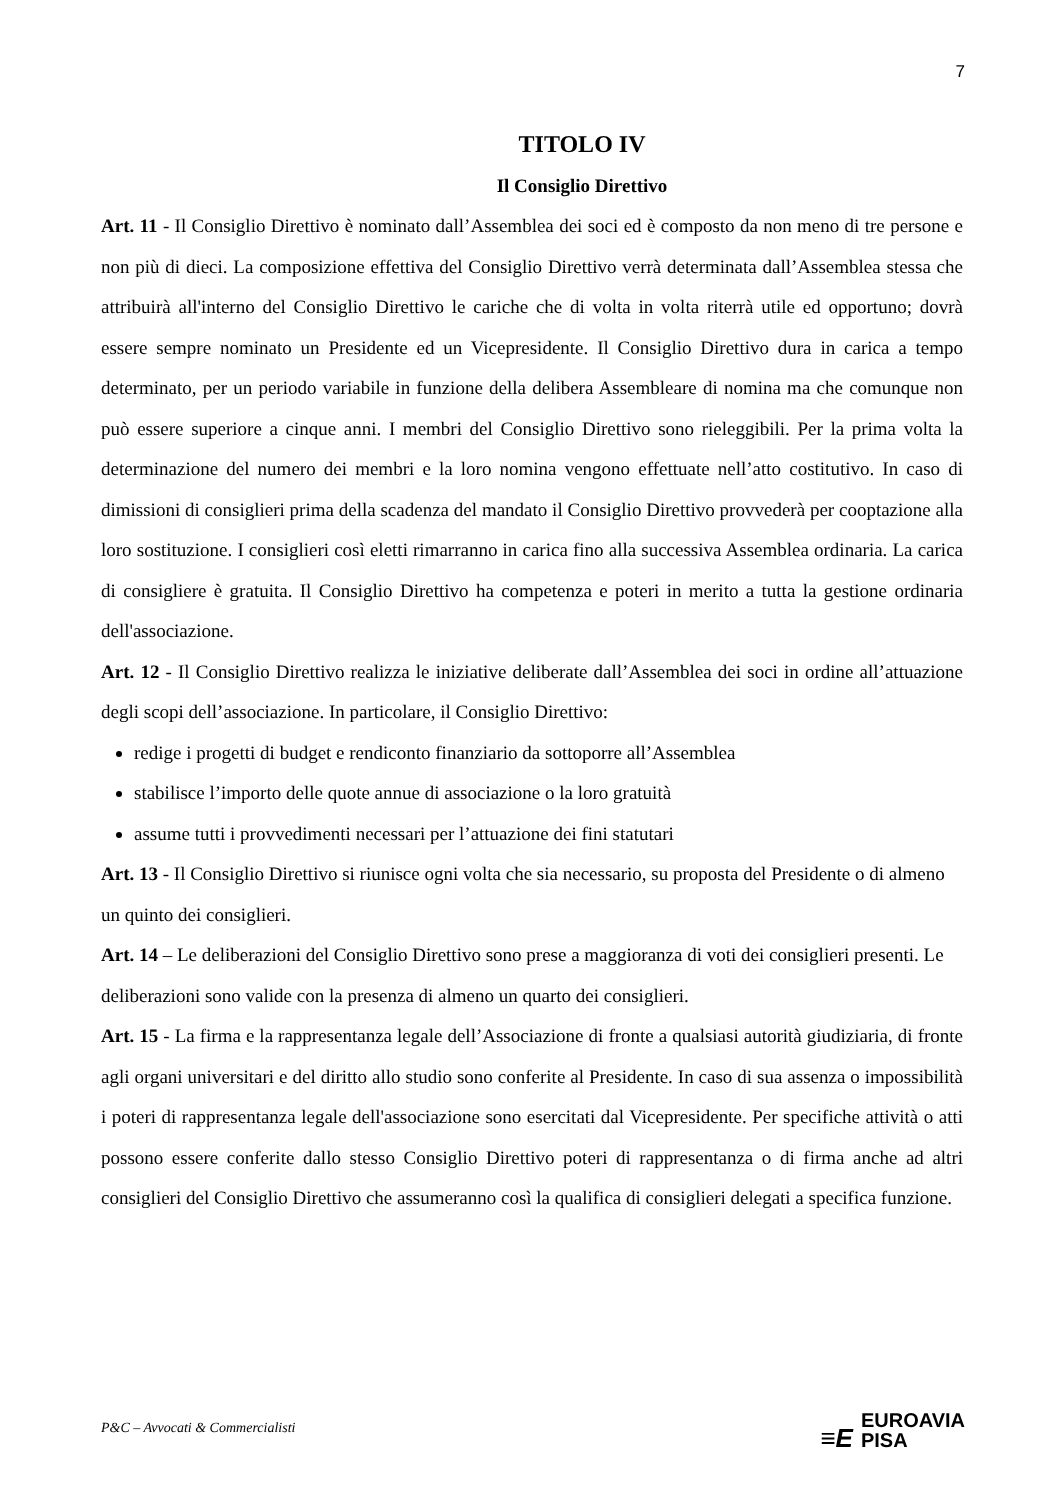7
TITOLO IV
Il Consiglio Direttivo
Art. 11 - Il Consiglio Direttivo è nominato dall’Assemblea dei soci ed è composto da non meno di tre persone e non più di dieci. La composizione effettiva del Consiglio Direttivo verrà determinata dall’Assemblea stessa che attribuirà all'interno del Consiglio Direttivo le cariche che di volta in volta riterrà utile ed opportuno; dovrà essere sempre nominato un Presidente ed un Vicepresidente. Il Consiglio Direttivo dura in carica a tempo determinato, per un periodo variabile in funzione della delibera Assembleare di nomina ma che comunque non può essere superiore a cinque anni. I membri del Consiglio Direttivo sono rieleggibili. Per la prima volta la determinazione del numero dei membri e la loro nomina vengono effettuate nell’atto costitutivo. In caso di dimissioni di consiglieri prima della scadenza del mandato il Consiglio Direttivo provvederà per cooptazione alla loro sostituzione. I consiglieri così eletti rimarranno in carica fino alla successiva Assemblea ordinaria. La carica di consigliere è gratuita. Il Consiglio Direttivo ha competenza e poteri in merito a tutta la gestione ordinaria dell'associazione.
Art. 12 - Il Consiglio Direttivo realizza le iniziative deliberate dall’Assemblea dei soci in ordine all’attuazione degli scopi dell’associazione. In particolare, il Consiglio Direttivo:
redige i progetti di budget e rendiconto finanziario da sottoporre all’Assemblea
stabilisce l’importo delle quote annue di associazione o la loro gratuità
assume tutti i provvedimenti necessari per l’attuazione dei fini statutari
Art. 13 - Il Consiglio Direttivo si riunisce ogni volta che sia necessario, su proposta del Presidente o di almeno un quinto dei consiglieri.
Art. 14 – Le deliberazioni del Consiglio Direttivo sono prese a maggioranza di voti dei consiglieri presenti. Le deliberazioni sono valide con la presenza di almeno un quarto dei consiglieri.
Art. 15 - La firma e la rappresentanza legale dell’Associazione di fronte a qualsiasi autorità giudiziaria, di fronte agli organi universitari e del diritto allo studio sono conferite al Presidente. In caso di sua assenza o impossibilità i poteri di rappresentanza legale dell'associazione sono esercitati dal Vicepresidente. Per specifiche attività o atti possono essere conferite dallo stesso Consiglio Direttivo poteri di rappresentanza o di firma anche ad altri consiglieri del Consiglio Direttivo che assumeranno così la qualifica di consiglieri delegati a specifica funzione.
P&C – Avvocati & Commercialisti
≡E EUROAVIA
PISA